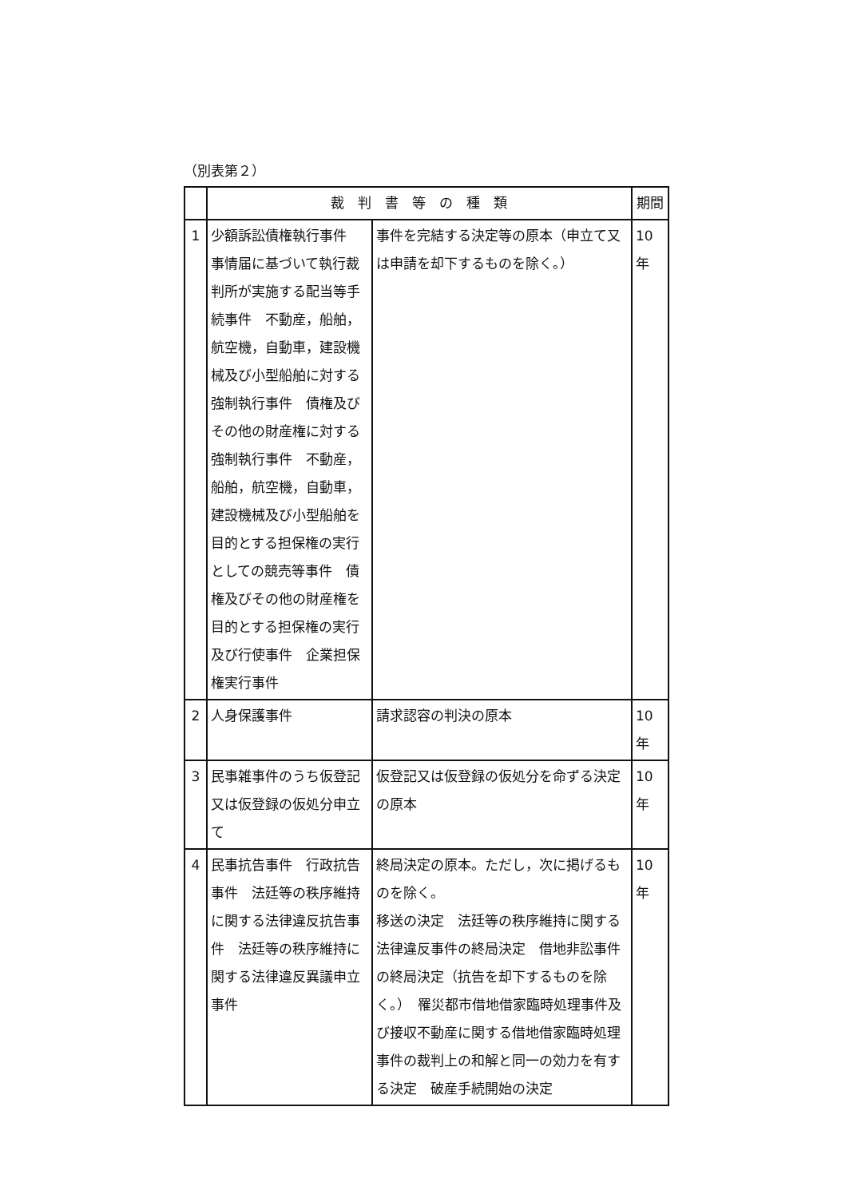（別表第２）
| | 裁 判 書 等 の 種 類 | | 期間 |
| --- | --- | --- | --- |
| 1 | 少額訴訟債権執行事件 事情届に基づいて執行裁判所が実施する配当等手続事件 不動産，船舶，航空機，自動車，建設機械及び小型船舶に対する強制執行事件 債権及びその他の財産権に対する強制執行事件 不動産，船舶，航空機，自動車，建設機械及び小型船舶を目的とする担保権の実行としての競売等事件 債権及びその他の財産権を目的とする担保権の実行及び行使事件 企業担保権実行事件 | 事件を完結する決定等の原本（申立て又は申請を却下するものを除く。） | 10年 |
| 2 | 人身保護事件 | 請求認容の判決の原本 | 10年 |
| 3 | 民事雑事件のうち仮登記又は仮登録の仮処分申立て | 仮登記又は仮登録の仮処分を命ずる決定の原本 | 10年 |
| 4 | 民事抗告事件 行政抗告事件 法廷等の秩序維持に関する法律違反抗告事件 法廷等の秩序維持に関する法律違反異議申立事件 | 終局決定の原本。ただし，次に掲げるものを除く。 移送の決定 法廷等の秩序維持に関する法律違反事件の終局決定 借地非訟事件の終局決定（抗告を却下するものを除く。） 罹災都市借地借家臨時処理事件及び接収不動産に関する借地借家臨時処理事件の裁判上の和解と同一の効力を有する決定 破産手続開始の決定 | 10年 |